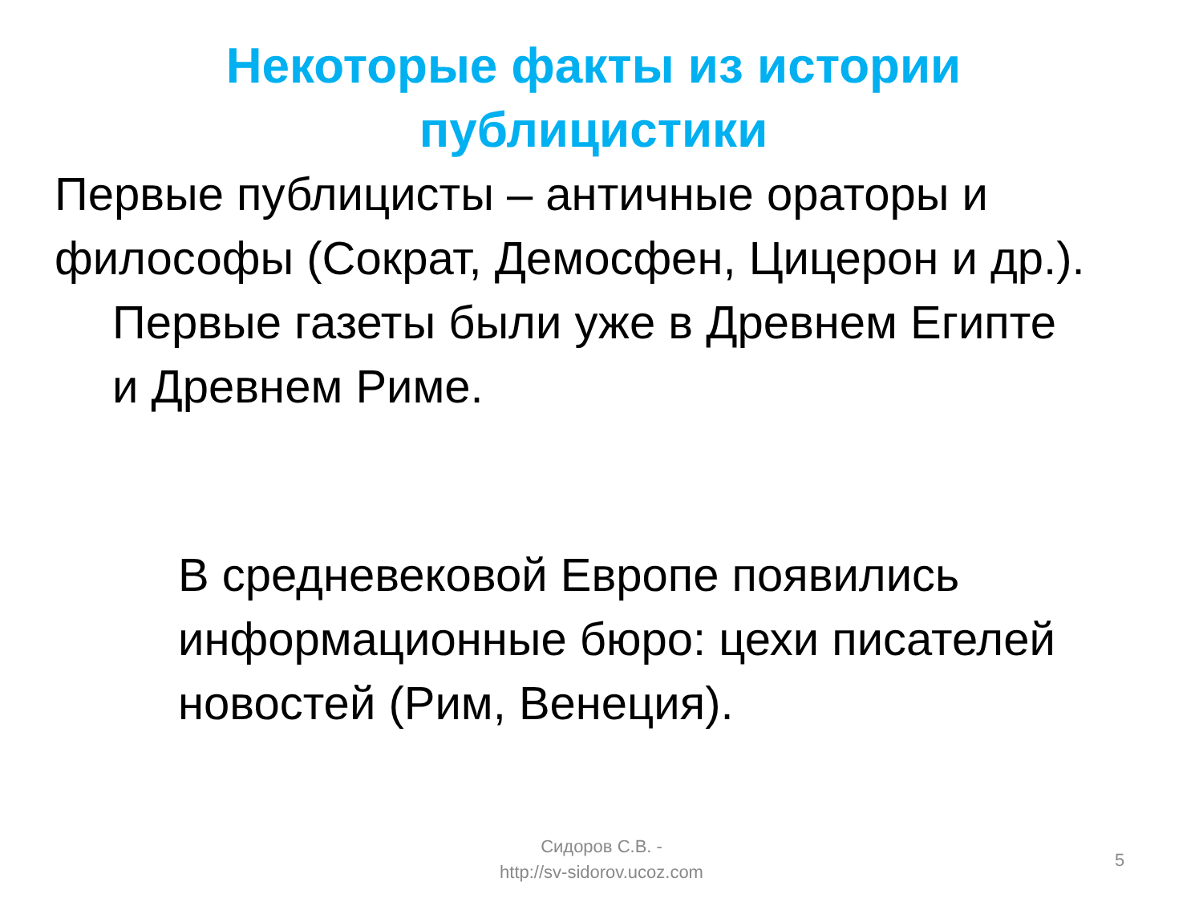Некоторые факты из истории
публицистики
Первые публицисты – античные ораторы и философы (Сократ, Демосфен, Цицерон и др.).
Первые газеты были уже в Древнем Египте и Древнем Риме.
В средневековой Европе появились информационные бюро: цехи писателей новостей (Рим, Венеция).
Сидоров С.В. -
http://sv-sidorov.ucoz.com
5